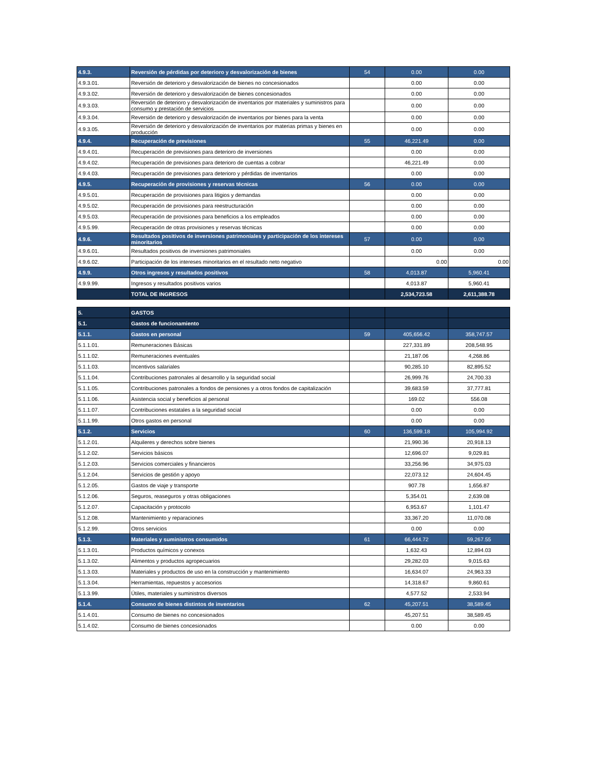| 4.9.3. | Reversión de pérdidas por deterioro y desvalorización de bienes | 54 | 0.00 | 0.00 |
| 4.9.3.01. | Reversión de deterioro y desvalorización de bienes no concesionados | | 0.00 | 0.00 |
| 4.9.3.02. | Reversión de deterioro y desvalorización de bienes concesionados | | 0.00 | 0.00 |
| 4.9.3.03. | Reversión de deterioro y desvalorización de inventarios por materiales y suministros para consumo y prestación de servicios | | 0.00 | 0.00 |
| 4.9.3.04. | Reversión de deterioro y desvalorización de inventarios por bienes para la venta | | 0.00 | 0.00 |
| 4.9.3.05. | Reversión de deterioro y desvalorización de inventarios por materias primas y bienes en producción | | 0.00 | 0.00 |
| 4.9.4. | Recuperación de previsiones | 55 | 46,221.49 | 0.00 |
| 4.9.4.01. | Recuperación de previsiones para deterioro de inversiones | | 0.00 | 0.00 |
| 4.9.4.02. | Recuperación de previsiones para deterioro de cuentas a cobrar | | 46,221.49 | 0.00 |
| 4.9.4.03. | Recuperación de previsiones para deterioro y pérdidas de inventarios | | 0.00 | 0.00 |
| 4.9.5. | Recuperación de provisiones y reservas técnicas | 56 | 0.00 | 0.00 |
| 4.9.5.01. | Recuperación de provisiones para litigios y demandas | | 0.00 | 0.00 |
| 4.9.5.02. | Recuperación de provisiones para reestructuración | | 0.00 | 0.00 |
| 4.9.5.03. | Recuperación de provisiones para beneficios a los empleados | | 0.00 | 0.00 |
| 4.9.5.99. | Recuperación de otras provisiones y reservas técnicas | | 0.00 | 0.00 |
| 4.9.6. | Resultados positivos de inversiones patrimoniales y participación de los intereses minoritarios | 57 | 0.00 | 0.00 |
| 4.9.6.01. | Resultados positivos de inversiones patrimoniales | | 0.00 | 0.00 |
| 4.9.6.02. | Participación de los intereses minoritarios en el resultado neto negativo | | 0.00 | 0.00 |
| 4.9.9. | Otros ingresos y resultados positivos | 58 | 4,013.87 | 5,960.41 |
| 4.9.9.99. | Ingresos y resultados positivos varios | | 4,013.87 | 5,960.41 |
| | TOTAL DE INGRESOS | | 2,534,723.58 | 2,611,388.78 |
| 5. | GASTOS | | | |
| 5.1. | Gastos de funcionamiento | | | |
| 5.1.1. | Gastos en personal | 59 | 405,656.42 | 358,747.57 |
| 5.1.1.01. | Remuneraciones Básicas | | 227,331.89 | 208,548.95 |
| 5.1.1.02. | Remuneraciones eventuales | | 21,187.06 | 4,268.86 |
| 5.1.1.03. | Incentivos salariales | | 90,285.10 | 82,895.52 |
| 5.1.1.04. | Contribuciones patronales al desarrollo y la seguridad social | | 26,999.76 | 24,700.33 |
| 5.1.1.05. | Contribuciones patronales a fondos de pensiones y a otros fondos de capitalización | | 39,683.59 | 37,777.81 |
| 5.1.1.06. | Asistencia social y beneficios al personal | | 169.02 | 556.08 |
| 5.1.1.07. | Contribuciones estatales a la seguridad social | | 0.00 | 0.00 |
| 5.1.1.99. | Otros gastos en personal | | 0.00 | 0.00 |
| 5.1.2. | Servicios | 60 | 136,599.18 | 105,994.92 |
| 5.1.2.01. | Alquileres y derechos sobre bienes | | 21,990.36 | 20,918.13 |
| 5.1.2.02. | Servicios básicos | | 12,696.07 | 9,029.81 |
| 5.1.2.03. | Servicios comerciales y financieros | | 33,256.96 | 34,975.03 |
| 5.1.2.04. | Servicios de gestión y apoyo | | 22,073.12 | 24,604.45 |
| 5.1.2.05. | Gastos de viaje y transporte | | 907.78 | 1,656.87 |
| 5.1.2.06. | Seguros, reaseguros y otras obligaciones | | 5,354.01 | 2,639.08 |
| 5.1.2.07. | Capacitación y protocolo | | 6,953.67 | 1,101.47 |
| 5.1.2.08. | Mantenimiento y reparaciones | | 33,367.20 | 11,070.08 |
| 5.1.2.99. | Otros servicios | | 0.00 | 0.00 |
| 5.1.3. | Materiales y suministros consumidos | 61 | 66,444.72 | 59,267.55 |
| 5.1.3.01. | Productos químicos y conexos | | 1,632.43 | 12,894.03 |
| 5.1.3.02. | Alimentos y productos agropecuarios | | 29,282.03 | 9,015.63 |
| 5.1.3.03. | Materiales y productos de uso en la construcción y mantenimiento | | 16,634.07 | 24,963.33 |
| 5.1.3.04. | Herramientas, repuestos y accesorios | | 14,318.67 | 9,860.61 |
| 5.1.3.99. | Útiles, materiales y suministros diversos | | 4,577.52 | 2,533.94 |
| 5.1.4. | Consumo de bienes distintos de inventarios | 62 | 45,207.51 | 38,589.45 |
| 5.1.4.01. | Consumo de bienes no concesionados | | 45,207.51 | 38,589.45 |
| 5.1.4.02. | Consumo de bienes concesionados | | 0.00 | 0.00 |